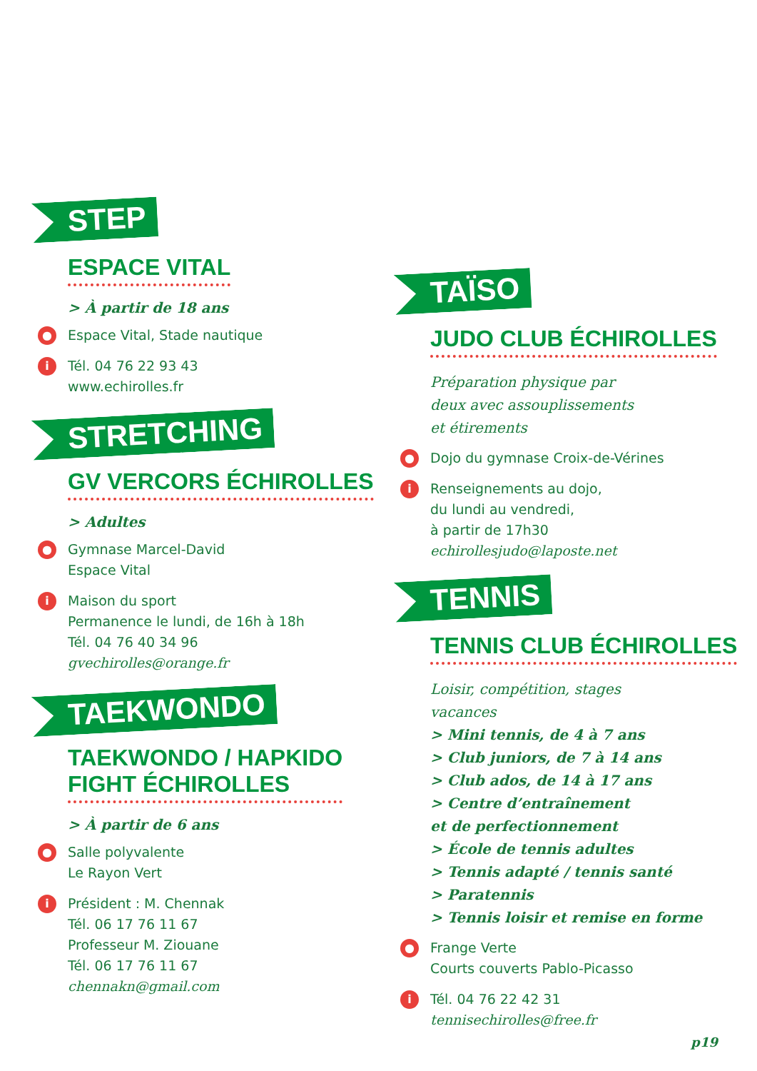STEP
ESPACE VITAL
> À partir de 18 ans
● Espace Vital, Stade nautique
i Tél. 04 76 22 93 43
www.echirolles.fr
STRETCHING
GV VERCORS ÉCHIROLLES
> Adultes
● Gymnase Marcel-David
Espace Vital
i Maison du sport
Permanence le lundi, de 16h à 18h
Tél. 04 76 40 34 96
gvechirolles@orange.fr
TAEKWONDO
TAEKWONDO / HAPKIDO
FIGHT ÉCHIROLLES
> À partir de 6 ans
● Salle polyvalente
Le Rayon Vert
i Président : M. Chennak
Tél. 06 17 76 11 67
Professeur M. Ziouane
Tél. 06 17 76 11 67
chennakn@gmail.com
TAÏSO
JUDO CLUB ÉCHIROLLES
Préparation physique par
deux avec assouplissements
et étirements
● Dojo du gymnase Croix-de-Vérines
i Renseignements au dojo,
du lundi au vendredi,
à partir de 17h30
echirollesjudo@laposte.net
TENNIS
TENNIS CLUB ÉCHIROLLES
Loisir, compétition, stages
vacances
> Mini tennis, de 4 à 7 ans
> Club juniors, de 7 à 14 ans
> Club ados, de 14 à 17 ans
> Centre d’entraînement
et de perfectionnement
> École de tennis adultes
> Tennis adapté / tennis santé
> Paratennis
> Tennis loisir et remise en forme
● Frange Verte
Courts couverts Pablo-Picasso
i Tél. 04 76 22 42 31
tennisechirolles@free.fr
p19